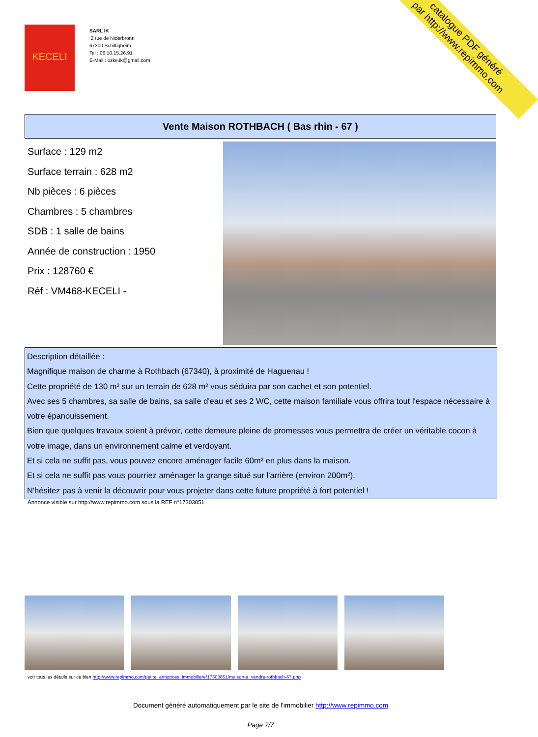KECELI
SARL IK
2 rue de Niderbronn
67300 Schiltigheim
Tel : 06.10.15.26.91
E-Mail : ozke.ik@gmail.com
catalogue PDF généré
par http://www.repimmo.com
Vente Maison ROTHBACH ( Bas rhin - 67 )
Surface : 129 m2
Surface terrain : 628 m2
Nb pièces : 6 pièces
Chambres : 5 chambres
SDB : 1 salle de bains
Année de construction : 1950
Prix : 128760 €
Réf : VM468-KECELI -
Description détaillée :
Magnifique maison de charme à Rothbach (67340), à proximité de Haguenau !
Cette propriété de 130 m² sur un terrain de 628 m² vous séduira par son cachet et son potentiel.
Avec ses 5 chambres, sa salle de bains, sa salle d'eau et ses 2 WC, cette maison familiale vous offrira tout l'espace nécessaire à votre épanouissement.
Bien que quelques travaux soient à prévoir, cette demeure pleine de promesses vous permettra de créer un véritable cocon à votre image, dans un environnement calme et verdoyant.
Et si cela ne suffit pas, vous pouvez encore aménager facile 60m² en plus dans la maison.
Et si cela ne suffit pas vous pourriez aménager la grange situé sur l'arrière (environ 200m²).
N'hésitez pas à venir la découvrir pour vous projeter dans cette future propriété à fort potentiel !
Annonce visible sur http://www.repimmo.com sous la REF n°17303851
voir tous les détails sur ce bien http://www.repimmo.com/petite_annonces_immobiliere/17303851/maison-a_vendre-rothbach-67.php
Document généré automatiquement par le site de l'immobilier http://www.repimmo.com
Page 7/7